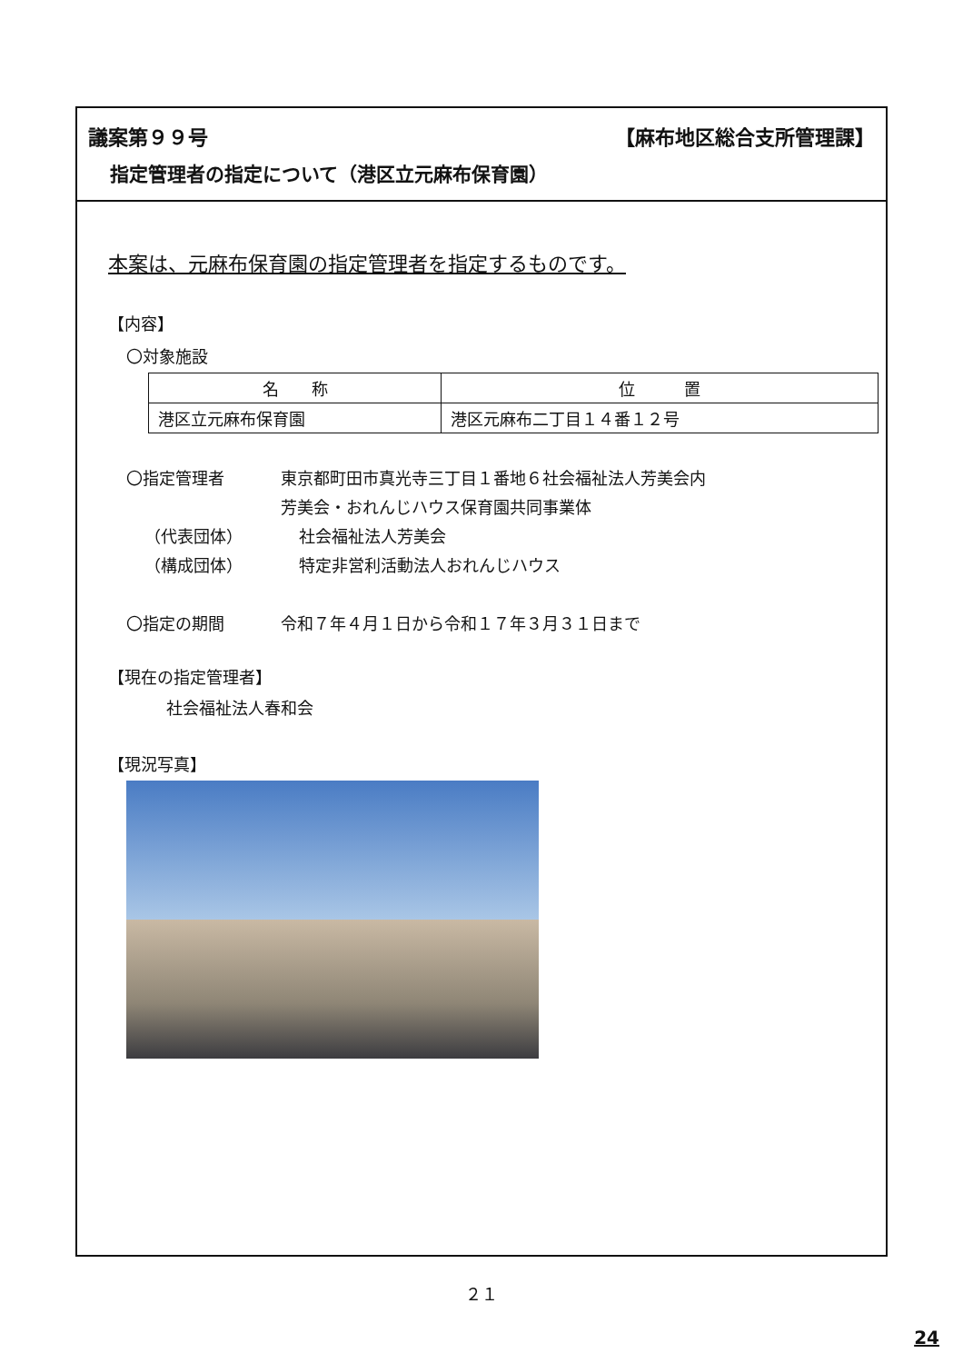議案第９９号 【麻布地区総合支所管理課】
指定管理者の指定について（港区立元麻布保育園）
本案は、元麻布保育園の指定管理者を指定するものです。
【内容】
〇対象施設
| 名 称 | 位 置 |
| --- | --- |
| 港区立元麻布保育園 | 港区元麻布二丁目１４番１２号 |
〇指定管理者 東京都町田市真光寺三丁目１番地６社会福祉法人芳美会内
芳美会・おれんじハウス保育園共同事業体
（代表団体） 社会福祉法人芳美会
（構成団体） 特定非営利活動法人おれんじハウス
〇指定の期間 令和７年４月１日から令和１７年３月３１日まで
【現在の指定管理者】
社会福祉法人春和会
【現況写真】
２１
24